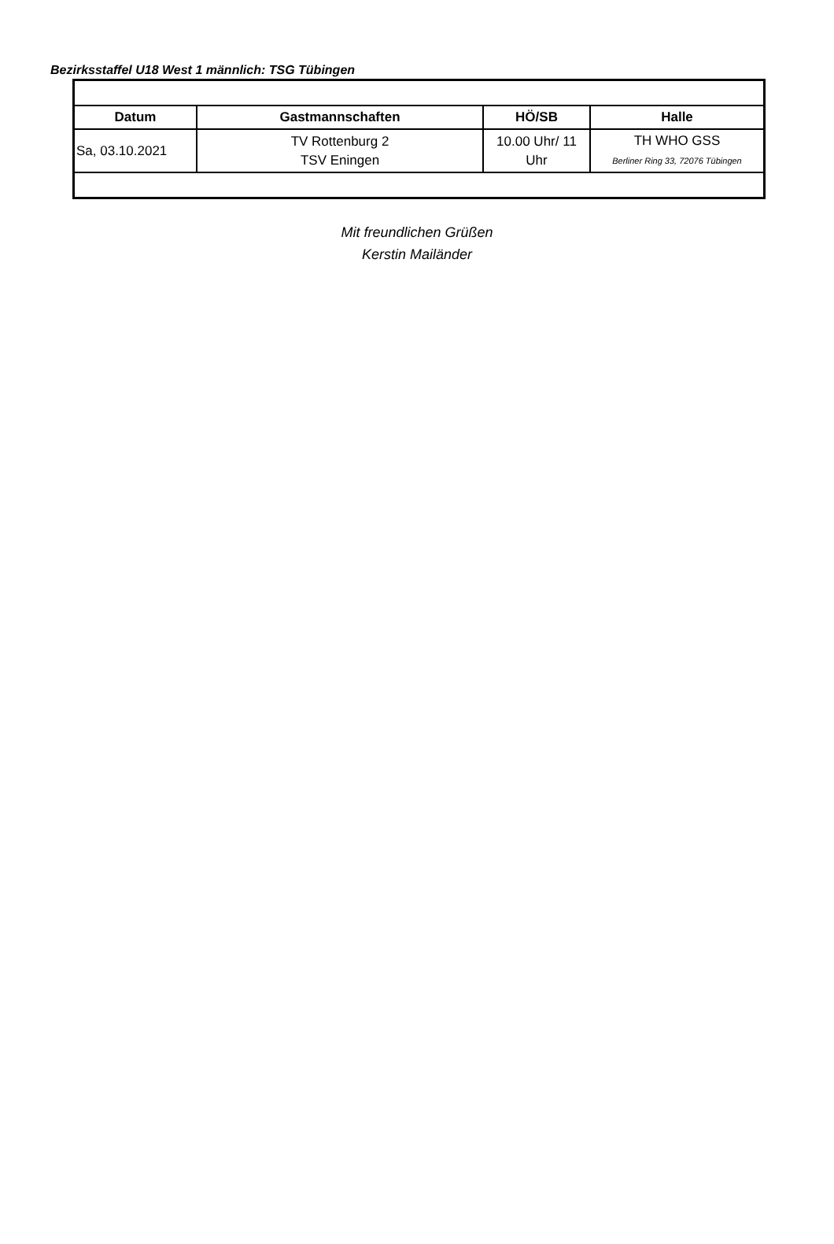Bezirksstaffel U18 West 1 männlich: TSG Tübingen
| Datum | Gastmannschaften | HÖ/SB | Halle |
| --- | --- | --- | --- |
| Sa, 03.10.2021 | TV Rottenburg 2 TSV Eningen | 10.00 Uhr/ 11 Uhr | TH WHO GSS Berliner Ring 33, 72076 Tübingen |
Mit freundlichen Grüßen
Kerstin Mailänder